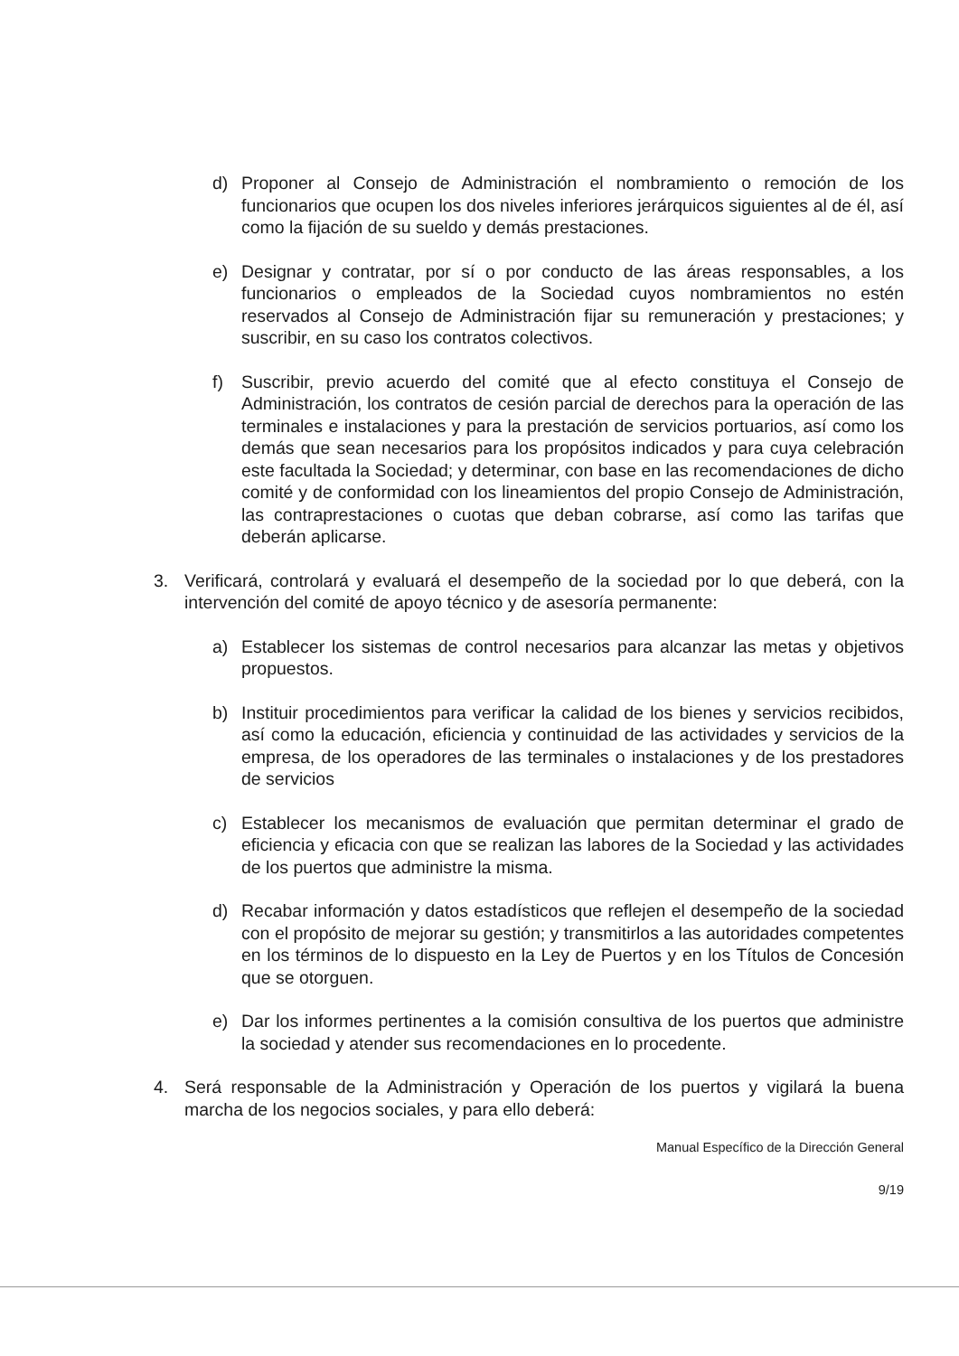d) Proponer al Consejo de Administración el nombramiento o remoción de los funcionarios que ocupen los dos niveles inferiores jerárquicos siguientes al de él, así como la fijación de su sueldo y demás prestaciones.
e) Designar y contratar, por sí o por conducto de las áreas responsables, a los funcionarios o empleados de la Sociedad cuyos nombramientos no estén reservados al Consejo de Administración fijar su remuneración y prestaciones; y suscribir, en su caso los contratos colectivos.
f) Suscribir, previo acuerdo del comité que al efecto constituya el Consejo de Administración, los contratos de cesión parcial de derechos para la operación de las terminales e instalaciones y para la prestación de servicios portuarios, así como los demás que sean necesarios para los propósitos indicados y para cuya celebración este facultada la Sociedad; y determinar, con base en las recomendaciones de dicho comité y de conformidad con los lineamientos del propio Consejo de Administración, las contraprestaciones o cuotas que deban cobrarse, así como las tarifas que deberán aplicarse.
3. Verificará, controlará y evaluará el desempeño de la sociedad por lo que deberá, con la intervención del comité de apoyo técnico y de asesoría permanente:
a) Establecer los sistemas de control necesarios para alcanzar las metas y objetivos propuestos.
b) Instituir procedimientos para verificar la calidad de los bienes y servicios recibidos, así como la educación, eficiencia y continuidad de las actividades y servicios de la empresa, de los operadores de las terminales o instalaciones y de los prestadores de servicios
c) Establecer los mecanismos de evaluación que permitan determinar el grado de eficiencia y eficacia con que se realizan las labores de la Sociedad y las actividades de los puertos que administre la misma.
d) Recabar información y datos estadísticos que reflejen el desempeño de la sociedad con el propósito de mejorar su gestión; y transmitirlos a las autoridades competentes en los términos de lo dispuesto en la Ley de Puertos y en los Títulos de Concesión que se otorguen.
e) Dar los informes pertinentes a la comisión consultiva de los puertos que administre la sociedad y atender sus recomendaciones en lo procedente.
4. Será responsable de la Administración y Operación de los puertos y vigilará la buena marcha de los negocios sociales, y para ello deberá:
Manual Específico de la Dirección General
9/19